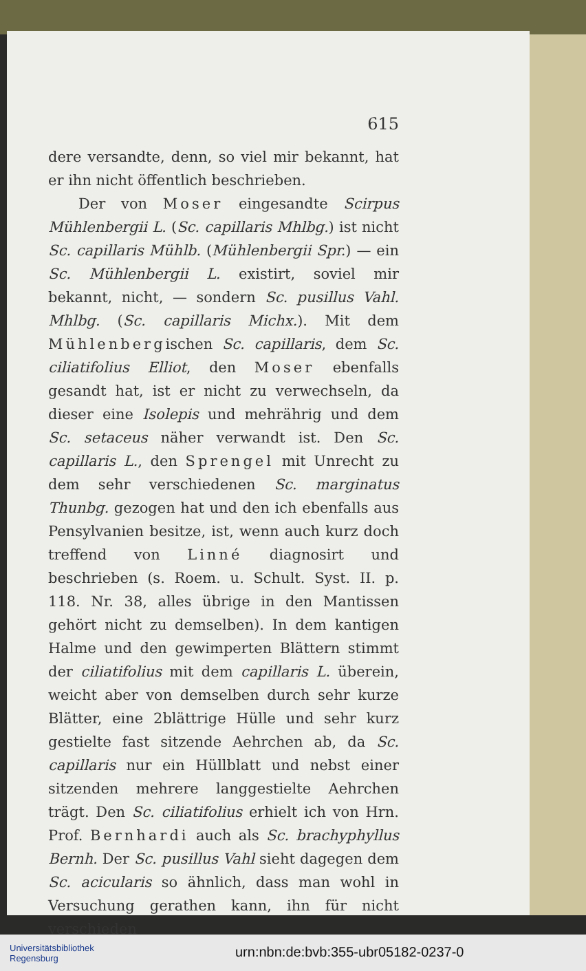615
dere versandte, denn, so viel mir bekannt, hat er ihn nicht öffentlich beschrieben.
Der von Moser eingesandte Scirpus Mühlenbergii L. (Sc. capillaris Mhlbg.) ist nicht Sc. capillaris Mühlb. (Mühlenbergii Spr.) — ein Sc. Mühlenbergii L. existirt, soviel mir bekannt, nicht, — sondern Sc. pusillus Vahl. Mhlbg. (Sc. capillaris Michx.). Mit dem Mühlenbergischen Sc. capillaris, dem Sc. ciliatifolius Elliot, den Moser ebenfalls gesandt hat, ist er nicht zu verwechseln, da dieser eine Isolepis und mehrährig und dem Sc. setaceus näher verwandt ist. Den Sc. capillaris L., den Sprengel mit Unrecht zu dem sehr verschiedenen Sc. marginatus Thunbg. gezogen hat und den ich ebenfalls aus Pensylvanien besitze, ist, wenn auch kurz doch treffend von Linné diagnosirt und beschrieben (s. Roem. u. Schult. Syst. II. p. 118. Nr. 38, alles übrige in den Mantissen gehört nicht zu demselben). In dem kantigen Halme und den gewimperten Blättern stimmt der ciliatifolius mit dem capillaris L. überein, weicht aber von demselben durch sehr kurze Blätter, eine 2blättrige Hülle und sehr kurz gestielte fast sitzende Aehrchen ab, da Sc. capillaris nur ein Hüllblatt und nebst einer sitzenden mehrere langgestielte Aehrchen trägt. Den Sc. ciliatifolius erhielt ich von Hrn. Prof. Bernhardi auch als Sc. brachyphyllus Bernh. Der Sc. pusillus Vahl sieht dagegen dem Sc. acicularis so ähnlich, dass man wohl in Versuchung gerathen kann, ihn für nicht verschieden
Universitätsbibliothek
Regensburg
urn:nbn:de:bvb:355-ubr05182-0237-0